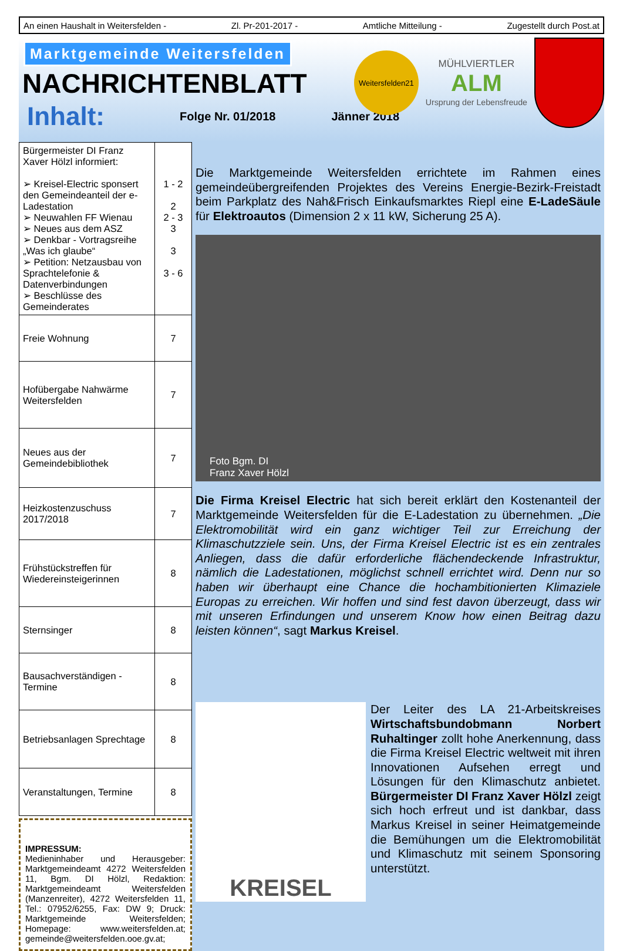An einen Haushalt in Weitersfelden - Zl. Pr-201-2017 - Amtliche Mitteilung - Zugestellt durch Post.at
Marktgemeinde Weitersfelden
NACHRICHTENBLATT
Inhalt:
Folge Nr. 01/2018 Jänner 2018
Weitersfelden21
MÜHLVIERTLER
ALM
Ursprung der Lebensfreude
| Bürgermeister DI Franz Xaver Hölzl informiert: ➢ Kreisel-Electric sponsert den Gemeindeanteil der e-Ladestation ➢ Neuwahlen FF Wienau ➢ Neues aus dem ASZ ➢ Denkbar - Vortragsreihe „Was ich glaube“ ➢ Petition: Netzausbau von Sprachtelefonie & Datenverbindungen ➢ Beschlüsse des Gemeinderates | 1 - 2 2 2 - 3 3 3 3 - 6 |
| Freie Wohnung | 7 |
| Hofübergabe Nahwärme Weitersfelden | 7 |
| Neues aus der Gemeindebibliothek | 7 |
| Heizkostenzuschuss 2017/2018 | 7 |
| Frühstückstreffen für Wiedereinsteigerinnen | 8 |
| Sternsinger | 8 |
| Bausachverständigen - Termine | 8 |
| Betriebsanlagen Sprechtage | 8 |
| Veranstaltungen, Termine | 8 |
IMPRESSUM:
Medieninhaber und Herausgeber: Marktgemeindeamt 4272 Weitersfelden 11, Bgm. DI Hölzl, Redaktion: Marktgemeindeamt Weitersfelden (Manzenreiter), 4272 Weitersfelden 11, Tel.: 07952/6255, Fax: DW 9; Druck: Marktgemeinde Weitersfelden; Homepage: www.weitersfelden.at; gemeinde@weitersfelden.ooe.gv.at;
Die Marktgemeinde Weitersfelden errichtete im Rahmen eines gemeindeübergreifenden Projektes des Vereins Energie-Bezirk-Freistadt beim Parkplatz des Nah&Frisch Einkaufsmarktes Riepl eine E-LadeSäule für Elektroautos (Dimension 2 x 11 kW, Sicherung 25 A).
Foto Bgm. DI
Franz Xaver Hölzl
Die Firma Kreisel Electric hat sich bereit erklärt den Kostenanteil der Marktgemeinde Weitersfelden für die E-Ladestation zu übernehmen. „Die Elektromobilität wird ein ganz wichtiger Teil zur Erreichung der Klimaschutzziele sein. Uns, der Firma Kreisel Electric ist es ein zentrales Anliegen, dass die dafür erforderliche flächendeckende Infrastruktur, nämlich die Ladestationen, möglichst schnell errichtet wird. Denn nur so haben wir überhaupt eine Chance die hochambitionierten Klimaziele Europas zu erreichen. Wir hoffen und sind fest davon überzeugt, dass wir mit unseren Erfindungen und unserem Know how einen Beitrag dazu leisten können“, sagt Markus Kreisel.
KREISEL
Der Leiter des LA 21-Arbeitskreises Wirtschaftsbundobmann Norbert Ruhaltinger zollt hohe Anerkennung, dass die Firma Kreisel Electric weltweit mit ihren Innovationen Aufsehen erregt und Lösungen für den Klimaschutz anbietet. Bürgermeister DI Franz Xaver Hölzl zeigt sich hoch erfreut und ist dankbar, dass Markus Kreisel in seiner Heimatgemeinde die Bemühungen um die Elektromobilität und Klimaschutz mit seinem Sponsoring unterstützt.